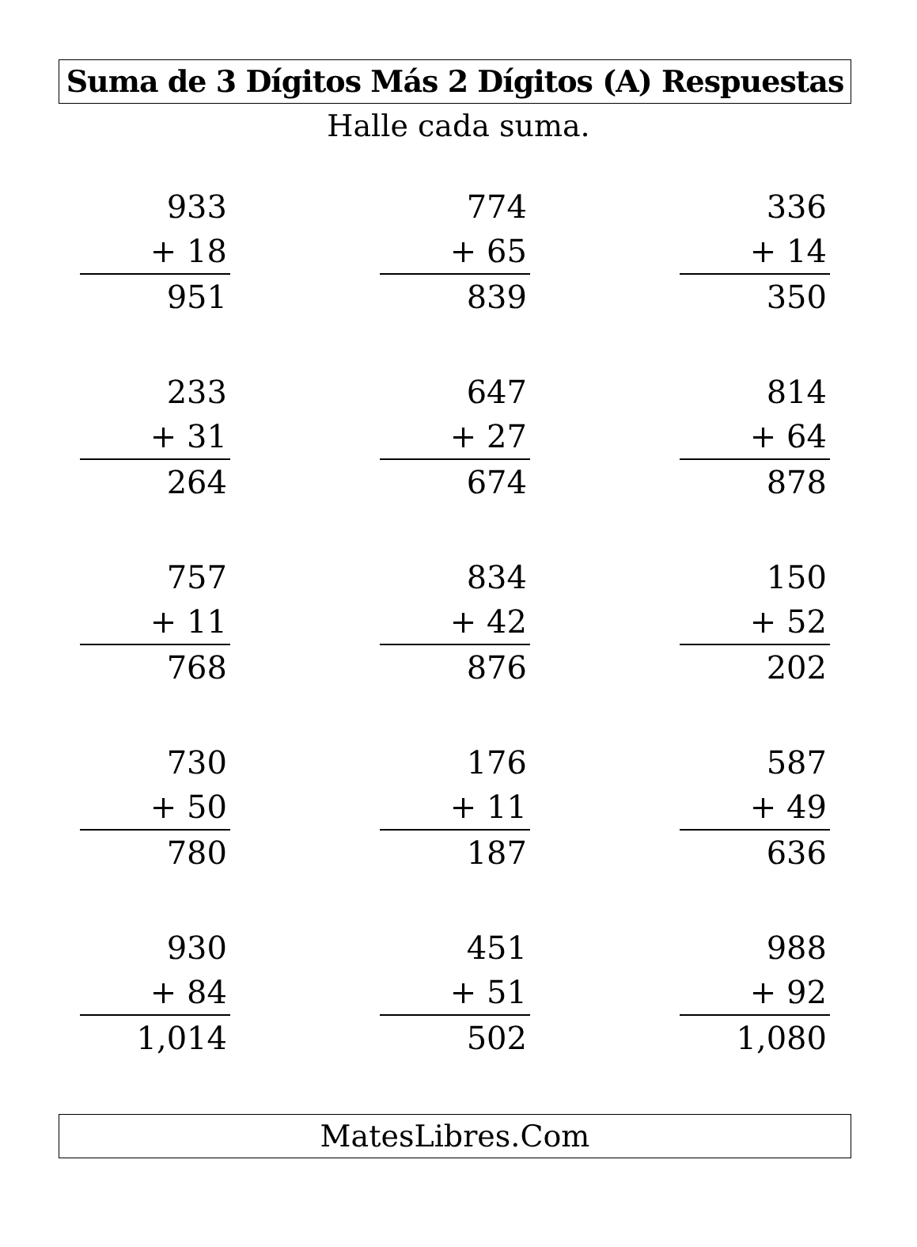Suma de 3 Dígitos Más 2 Dígitos (A) Respuestas
Halle cada suma.
933
+ 18
951
774
+ 65
839
336
+ 14
350
233
+ 31
264
647
+ 27
674
814
+ 64
878
757
+ 11
768
834
+ 42
876
150
+ 52
202
730
+ 50
780
176
+ 11
187
587
+ 49
636
930
+ 84
1,014
451
+ 51
502
988
+ 92
1,080
MatesLibres.Com